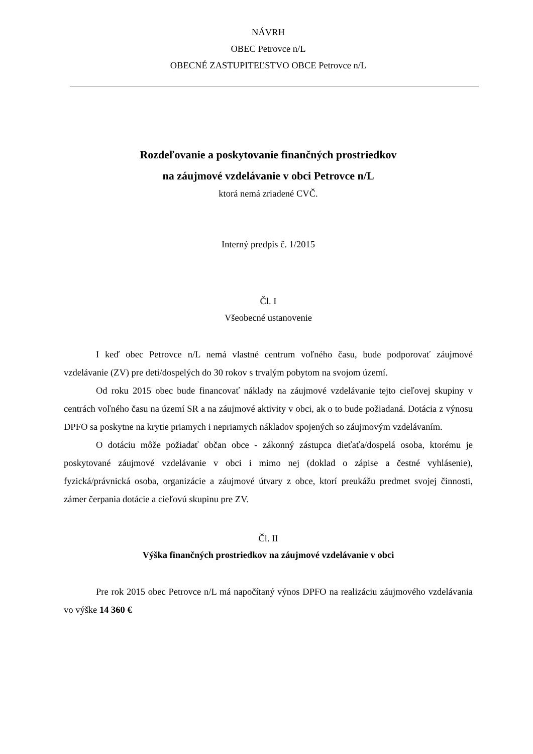NÁVRH
OBEC Petrovce n/L
OBECNÉ ZASTUPITEĽSTVO OBCE Petrovce n/L
Rozdeľovanie a poskytovanie finančných prostriedkov
na záujmové vzdelávanie v obci Petrovce n/L
ktorá nemá zriadené CVČ.
Interný predpis č. 1/2015
Čl. I
Všeobecné ustanovenie
I keď obec Petrovce n/L nemá vlastné centrum voľného času, bude podporovať záujmové vzdelávanie (ZV) pre deti/dospelých do 30 rokov s trvalým pobytom na svojom území.
Od roku 2015 obec bude financovať náklady na záujmové vzdelávanie tejto cieľovej skupiny v centrách voľného času na území SR a na záujmové aktivity v obci, ak o to bude požiadaná. Dotácia z výnosu DPFO sa poskytne na krytie priamych i nepriamych nákladov spojených so záujmovým vzdelávaním.
O dotáciu môže požiadať občan obce - zákonný zástupca dieťaťa/dospelá osoba, ktorému je poskytované záujmové vzdelávanie v obci i mimo nej (doklad o zápise a čestné vyhlásenie), fyzická/právnická osoba, organizácie a záujmové útvary z obce, ktorí preukážu predmet svojej činnosti, zámer čerpania dotácie a cieľovú skupinu pre ZV.
Čl. II
Výška finančných prostriedkov na záujmové vzdelávanie v obci
Pre rok 2015 obec Petrovce n/L má napočítaný výnos DPFO na realizáciu záujmového vzdelávania vo výške 14 360 €